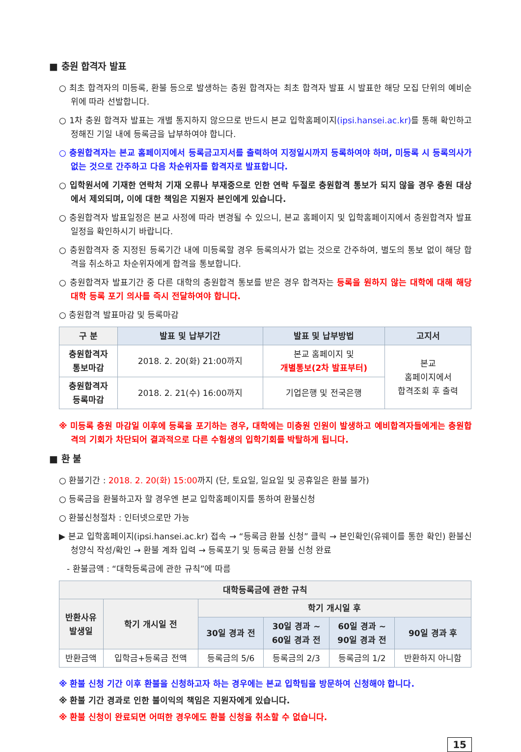■ 충원 합격자 발표
○ 최초 합격자의 미등록, 환불 등으로 발생하는 충원 합격자는 최초 합격자 발표 시 발표한 해당 모집 단위의 예비순위에 따라 선발합니다.
○ 1차 충원 합격자 발표는 개별 통지하지 않으므로 반드시 본교 입학홈페이지(ipsi.hansei.ac.kr) 를 통해 확인하고 정해진 기일 내에 등록금을 납부하여야 합니다.
○ 충원합격자는 본교 홈페이지에서 등록금고지서를 출력하여 지정일시까지 등록하여야 하며, 미등록 시 등록의사가 없는 것으로 간주하고 다음 차순위자를 합격자로 발표합니다.
○ 입학원서에 기재한 연락처 기재 오류나 부재중으로 인한 연락 두절로 충원합격 통보가 되지 않을 경우 충원 대상에서 제외되며, 이에 대한 책임은 지원자 본인에게 있습니다.
○ 충원합격자 발표일정은 본교 사정에 따라 변경될 수 있으니, 본교 홈페이지 및 입학홈페이지에서 충원합격자 발표 일정을 확인하시기 바랍니다.
○ 충원합격자 중 지정된 등록기간 내에 미등록할 경우 등록의사가 없는 것으로 간주하여, 별도의 통보 없이 해당 합격을 취소하고 차순위자에게 합격을 통보합니다.
○ 충원합격자 발표기간 중 다른 대학의 충원합격 통보를 받은 경우 합격자는 등록을 원하지 않는 대학에 대해 해당 대학 등록 포기 의사를 즉시 전달하여야 합니다.
○ 충원합격 발표마감 및 등록마감
| 구 분 | 발표 및 납부기간 | 발표 및 납부방법 | 고지서 |
| --- | --- | --- | --- |
| 충원합격자 통보마감 | 2018. 2. 20(화) 21:00까지 | 본교 홈페이지 및 개별통보(2차 발표부터) | 본교 홈페이지에서 합격조회 후 출력 |
| 충원합격자 등록마감 | 2018. 2. 21(수) 16:00까지 | 기업은행 및 전국은행 | |
※ 미등록 충원 마감일 이후에 등록을 포기하는 경우, 대학에는 미충원 인원이 발생하고 예비합격자들에게는 충원합격의 기회가 차단되어 결과적으로 다른 수험생의 입학기회를 박탈하게 됩니다.
■ 환 불
○ 환불기간 : 2018. 2. 20(화) 15:00까지 (단, 토요일, 일요일 및 공휴일은 환불 불가)
○ 등록금을 환불하고자 할 경우엔 본교 입학홈페이지를 통하여 환불신청
○ 환불신청절차 : 인터넷으로만 가능
▶ 본교 입학홈페이지(ipsi.hansei.ac.kr) 접속 → “등록금 환불 신청” 클릭 → 본인확인(유웨이를 통한 확인) 환불신청양식 작성/확인 → 환불 계좌 입력 → 등록포기 및 등록금 환불 신청 완료
- 환불금액 : “대학등록금에 관한 규칙”에 따름
| 대학등록금에 관한 규칙 | | | | | |
| --- | --- | --- | --- | --- | --- |
| 반환사유 발생일 | 학기 개시일 전 | 학기 개시일 후 | | | |
| | | 30일 경과 전 | 30일 경과 ~ 60일 경과 전 | 60일 경과 ~ 90일 경과 전 | 90일 경과 후 |
| 반환금액 | 입학금+등록금 전액 | 등록금의 5/6 | 등록금의 2/3 | 등록금의 1/2 | 반환하지 아니함 |
※ 환불 신청 기간 이후 환불을 신청하고자 하는 경우에는 본교 입학팀을 방문하여 신청해야 합니다.
※ 환불 기간 경과로 인한 불이익의 책임은 지원자에게 있습니다.
※ 환불 신청이 완료되면 어떠한 경우에도 환불 신청을 취소할 수 없습니다.
15